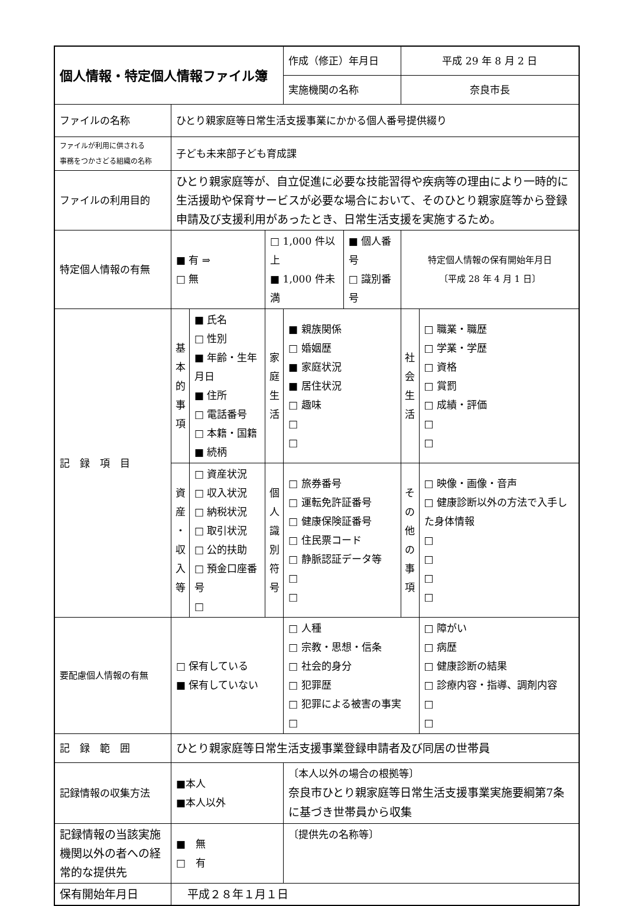| 個人情報・特定個人情報ファイル簿 | | | | 作成（修正）年月日 | | 平成 29 年 8 月 2 日 | |
| | | | | 実施機関の名称 | | 奈良市長 | |
| ファイルの名称 | ひとり親家庭等日常生活支援事業にかかる個人番号提供綴り | | | | | | |
| ファイルが利用に供される 事務をつかさどる組織の名称 | 子ども未来部子ども育成課 | | | | | | |
| ファイルの利用目的 | ひとり親家庭等が、自立促進に必要な技能習得や疾病等の理由により一時的に生活援助や保育サービスが必要な場合において、そのひとり親家庭等から登録申請及び支援利用があったとき、日常生活支援を実施するため。 | | | | | | |
| 特定個人情報の有無 | ■ 有 ⇒ □ 無 | | □ 1,000 件以上 ■ 1,000 件未満 | | ■ 個人番号 □ 識別番号 | 特定個人情報の保有開始年月日 〔平成 28 年 4 月 1 日〕 | |
| 記 録 項 目 | 基 本 的 事 項 | ■ 氏名 □ 性別 ■ 年齢・生年月日 ■ 住所 □ 電話番号 □ 本籍・国籍 ■ 続柄 | 家 庭 生 活 | ■ 親族関係 □ 婚姻歴 ■ 家庭状況 ■ 居住状況 □ 趣味 □ □ | | 社 会 生 活 | □ 職業・職歴 □ 学業・学歴 □ 資格 □ 賞罰 □ 成績・評価 □ □ |
| | 資 産 ・ 収 入 等 | □ 資産状況 □ 収入状況 □ 納税状況 □ 取引状況 □ 公的扶助 □ 預金口座番号 □ | 個 人 識 別 符 号 | □ 旅券番号 □ 運転免許証番号 □ 健康保険証番号 □ 住民票コード □ 静脈認証データ等 □ □ | | そ の 他 の 事 項 | □ 映像・画像・音声 □ 健康診断以外の方法で入手した身体情報 □ □ □ □ |
| 要配慮個人情報の有無 | □ 保有している ■ 保有していない | | | □ 人種 □ 宗教・思想・信条 □ 社会的身分 □ 犯罪歴 □ 犯罪による被害の事実 □ | | | □ 障がい □ 病歴 □ 健康診断の結果 □ 診療内容・指導、調剤内容 □ □ |
| 記 録 範 囲 | ひとり親家庭等日常生活支援事業登録申請者及び同居の世帯員 | | | | | | |
| 記録情報の収集方法 | ■本人 ■本人以外 | | | 〔本人以外の場合の根拠等〕 奈良市ひとり親家庭等日常生活支援事業実施要綱第7条に基づき世帯員から収集 | | | |
| 記録情報の当該実施機関以外の者への経常的な提供先 | ■ 無 □ 有 | | | 〔提供先の名称等〕 | | | |
| 保有開始年月日 | 平成２８年１月１日 | | | | | | |